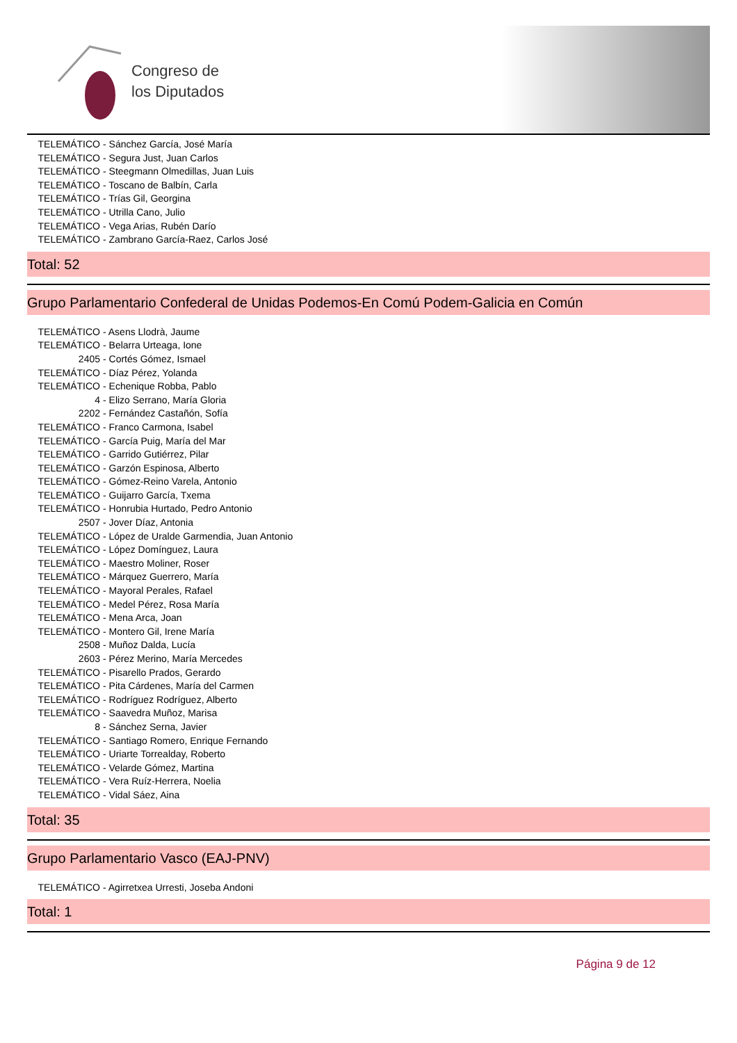Congreso de
los Diputados
TELEMÁTICO - Sánchez García, José María
TELEMÁTICO - Segura Just, Juan Carlos
TELEMÁTICO - Steegmann Olmedillas, Juan Luis
TELEMÁTICO - Toscano de Balbín, Carla
TELEMÁTICO - Trías Gil, Georgina
TELEMÁTICO - Utrilla Cano, Julio
TELEMÁTICO - Vega Arias, Rubén Darío
TELEMÁTICO - Zambrano García-Raez, Carlos José
Total: 52
Grupo Parlamentario Confederal de Unidas Podemos-En Comú Podem-Galicia en Común
TELEMÁTICO - Asens Llodrà, Jaume
TELEMÁTICO - Belarra Urteaga, Ione
2405 - Cortés Gómez, Ismael
TELEMÁTICO - Díaz Pérez, Yolanda
TELEMÁTICO - Echenique Robba, Pablo
4 - Elizo Serrano, María Gloria
2202 - Fernández Castañón, Sofía
TELEMÁTICO - Franco Carmona, Isabel
TELEMÁTICO - García Puig, María del Mar
TELEMÁTICO - Garrido Gutiérrez, Pilar
TELEMÁTICO - Garzón Espinosa, Alberto
TELEMÁTICO - Gómez-Reino Varela, Antonio
TELEMÁTICO - Guijarro García, Txema
TELEMÁTICO - Honrubia Hurtado, Pedro Antonio
2507 - Jover Díaz, Antonia
TELEMÁTICO - López de Uralde Garmendia, Juan Antonio
TELEMÁTICO - López Domínguez, Laura
TELEMÁTICO - Maestro Moliner, Roser
TELEMÁTICO - Márquez Guerrero, María
TELEMÁTICO - Mayoral Perales, Rafael
TELEMÁTICO - Medel Pérez, Rosa María
TELEMÁTICO - Mena Arca, Joan
TELEMÁTICO - Montero Gil, Irene María
2508 - Muñoz Dalda, Lucía
2603 - Pérez Merino, María Mercedes
TELEMÁTICO - Pisarello Prados, Gerardo
TELEMÁTICO - Pita Cárdenes, María del Carmen
TELEMÁTICO - Rodríguez Rodríguez, Alberto
TELEMÁTICO - Saavedra Muñoz, Marisa
8 - Sánchez Serna, Javier
TELEMÁTICO - Santiago Romero, Enrique Fernando
TELEMÁTICO - Uriarte Torrealday, Roberto
TELEMÁTICO - Velarde Gómez, Martina
TELEMÁTICO - Vera Ruíz-Herrera, Noelia
TELEMÁTICO - Vidal Sáez, Aina
Total: 35
Grupo Parlamentario Vasco (EAJ-PNV)
TELEMÁTICO - Agirretxea Urresti, Joseba Andoni
Total: 1
Página 9 de 12